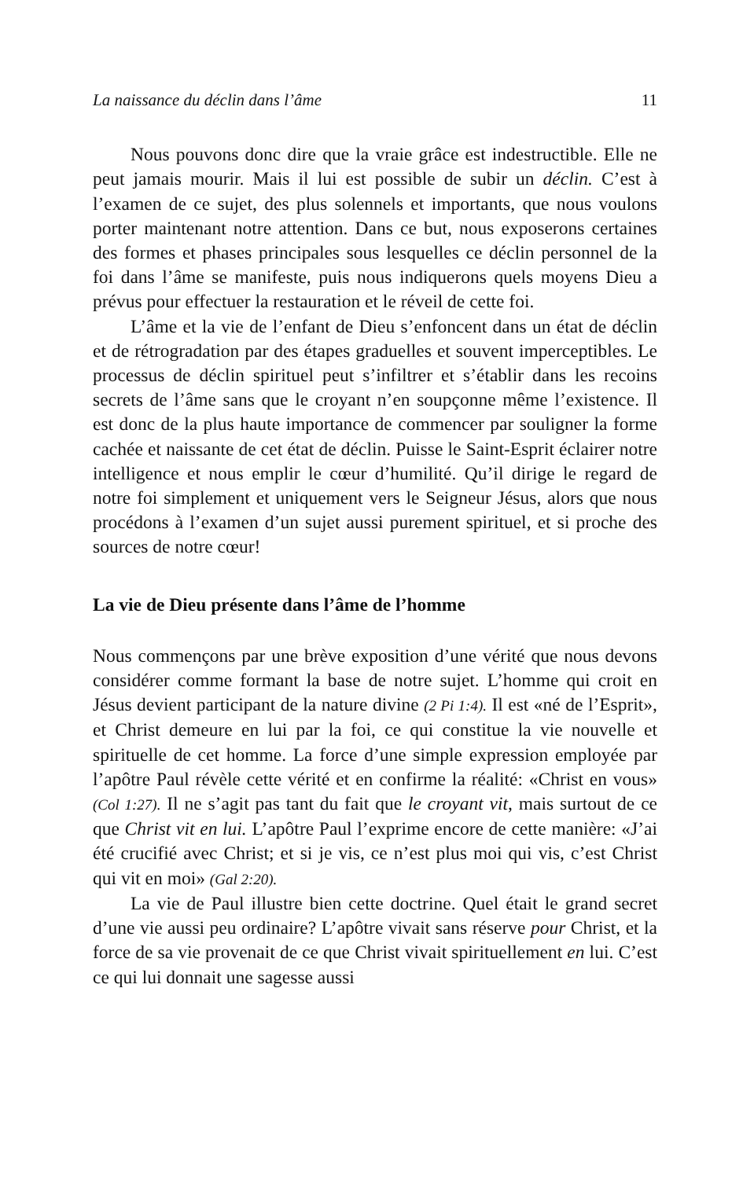La naissance du déclin dans l’âme 11
Nous pouvons donc dire que la vraie grâce est indestructible. Elle ne peut jamais mourir. Mais il lui est possible de subir un déclin. C’est à l’examen de ce sujet, des plus solennels et importants, que nous voulons porter maintenant notre attention. Dans ce but, nous exposerons certaines des formes et phases principales sous lesquelles ce déclin personnel de la foi dans l’âme se manifeste, puis nous indiquerons quels moyens Dieu a prévus pour effectuer la restauration et le réveil de cette foi.
L’âme et la vie de l’enfant de Dieu s’enfoncent dans un état de déclin et de rétrogradation par des étapes graduelles et souvent imperceptibles. Le processus de déclin spirituel peut s’infiltrer et s’établir dans les recoins secrets de l’âme sans que le croyant n’en soupçonne même l’existence. Il est donc de la plus haute importance de commencer par souligner la forme cachée et naissante de cet état de déclin. Puisse le Saint-Esprit éclairer notre intelligence et nous emplir le cœur d’humilité. Qu’il dirige le regard de notre foi simplement et uniquement vers le Seigneur Jésus, alors que nous procédons à l’examen d’un sujet aussi purement spirituel, et si proche des sources de notre cœur!
La vie de Dieu présente dans l’âme de l’homme
Nous commençons par une brève exposition d’une vérité que nous devons considérer comme formant la base de notre sujet. L’homme qui croit en Jésus devient participant de la nature divine (2 Pi 1:4). Il est «né de l’Esprit», et Christ demeure en lui par la foi, ce qui constitue la vie nouvelle et spirituelle de cet homme. La force d’une simple expression employée par l’apôtre Paul révèle cette vérité et en confirme la réalité: «Christ en vous» (Col 1:27). Il ne s’agit pas tant du fait que le croyant vit, mais surtout de ce que Christ vit en lui. L’apôtre Paul l’exprime encore de cette manière: «J’ai été crucifié avec Christ; et si je vis, ce n’est plus moi qui vis, c’est Christ qui vit en moi» (Gal 2:20).
La vie de Paul illustre bien cette doctrine. Quel était le grand secret d’une vie aussi peu ordinaire? L’apôtre vivait sans réserve pour Christ, et la force de sa vie provenait de ce que Christ vivait spirituellement en lui. C’est ce qui lui donnait une sagesse aussi